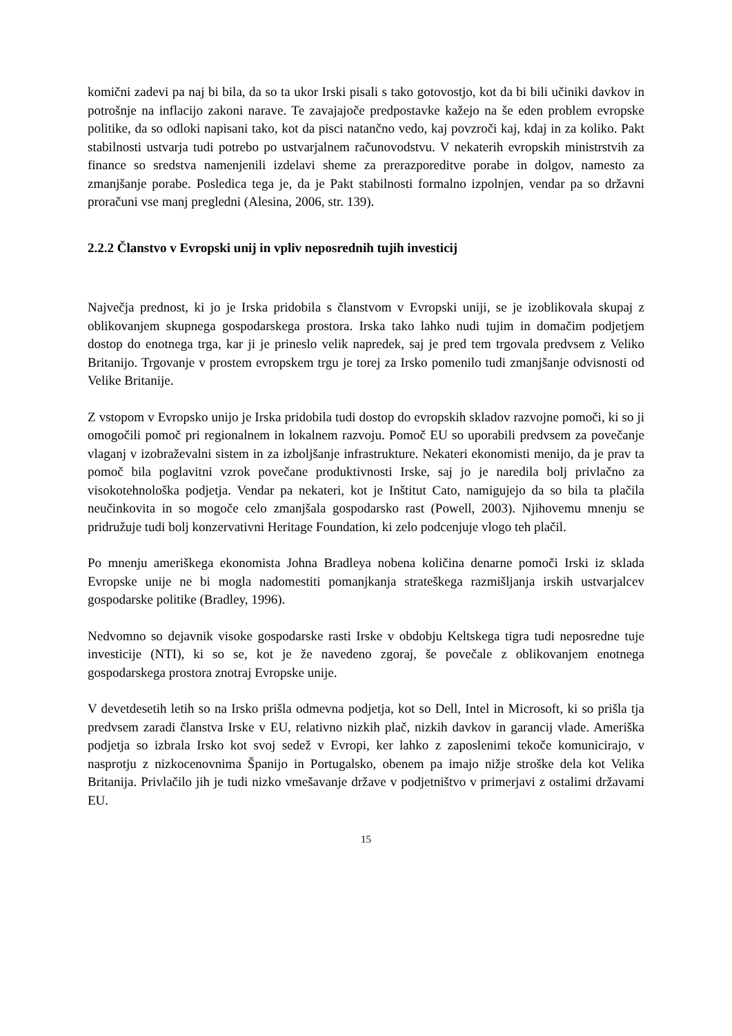komični zadevi pa naj bi bila, da so ta ukor Irski pisali s tako gotovostjo, kot da bi bili učiniki davkov in potrošnje na inflacijo zakoni narave. Te zavajajoče predpostavke kažejo na še eden problem evropske politike, da so odloki napisani tako, kot da pisci natančno vedo, kaj povzroči kaj, kdaj in za koliko. Pakt stabilnosti ustvarja tudi potrebo po ustvarjalnem računovodstvu. V nekaterih evropskih ministrstvih za finance so sredstva namenjenili izdelavi sheme za prerazporeditve porabe in dolgov, namesto za zmanjšanje porabe. Posledica tega je, da je Pakt stabilnosti formalno izpolnjen, vendar pa so državni proračuni vse manj pregledni (Alesina, 2006, str. 139).
2.2.2 Članstvo v Evropski unij in vpliv neposrednih tujih investicij
Največja prednost, ki jo je Irska pridobila s članstvom v Evropski uniji, se je izoblikovala skupaj z oblikovanjem skupnega gospodarskega prostora. Irska tako lahko nudi tujim in domačim podjetjem dostop do enotnega trga, kar ji je prineslo velik napredek, saj je pred tem trgovala predvsem z Veliko Britanijo. Trgovanje v prostem evropskem trgu je torej za Irsko pomenilo tudi zmanjšanje odvisnosti od Velike Britanije.
Z vstopom v Evropsko unijo je Irska pridobila tudi dostop do evropskih skladov razvojne pomoči, ki so ji omogočili pomoč pri regionalnem in lokalnem razvoju. Pomoč EU so uporabili predvsem za povečanje vlaganj v izobraževalni sistem in za izboljšanje infrastrukture. Nekateri ekonomisti menijo, da je prav ta pomoč bila poglavitni vzrok povečane produktivnosti Irske, saj jo je naredila bolj privlačno za visokotehnološka podjetja. Vendar pa nekateri, kot je Inštitut Cato, namigujejo da so bila ta plačila neučinkovita in so mogoče celo zmanjšala gospodarsko rast (Powell, 2003). Njihovemu mnenju se pridružuje tudi bolj konzervativni Heritage Foundation, ki zelo podcenjuje vlogo teh plačil.
Po mnenju ameriškega ekonomista Johna Bradleya nobena količina denarne pomoči Irski iz sklada Evropske unije ne bi mogla nadomestiti pomanjkanja strateškega razmišljanja irskih ustvarjalcev gospodarske politike (Bradley, 1996).
Nedvomno so dejavnik visoke gospodarske rasti Irske v obdobju Keltskega tigra tudi neposredne tuje investicije (NTI), ki so se, kot je že navedeno zgoraj, še povečale z oblikovanjem enotnega gospodarskega prostora znotraj Evropske unije.
V devetdesetih letih so na Irsko prišla odmevna podjetja, kot so Dell, Intel in Microsoft, ki so prišla tja predvsem zaradi članstva Irske v EU, relativno nizkih plač, nizkih davkov in garancij vlade. Ameriška podjetja so izbrala Irsko kot svoj sedež v Evropi, ker lahko z zaposlenimi tekoče komunicirajo, v nasprotju z nizkocenovnima Španijo in Portugalsko, obenem pa imajo nižje stroške dela kot Velika Britanija. Privlačilo jih je tudi nizko vmešavanje države v podjetništvo v primerjavi z ostalimi državami EU.
15